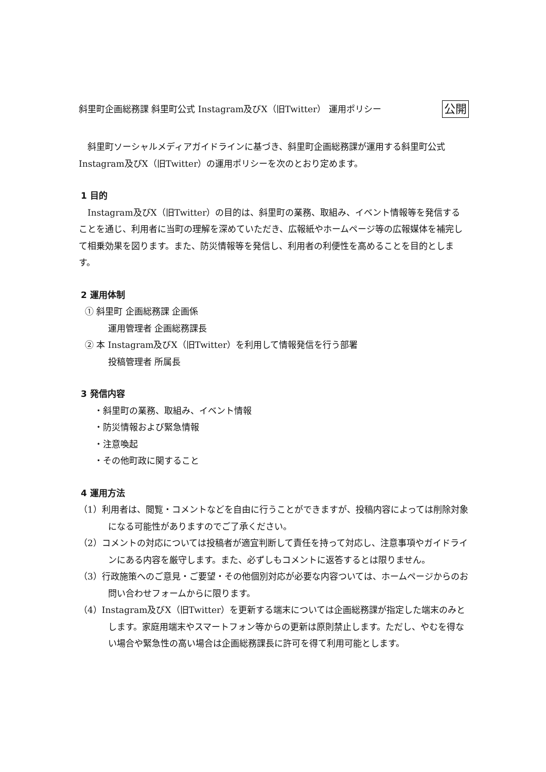斜里町企画総務課 斜里町公式 Instagram及びX（旧Twitter） 運用ポリシー 公開
　斜里町ソーシャルメディアガイドラインに基づき、斜里町企画総務課が運用する斜里町公式 Instagram及びX（旧Twitter）の運用ポリシーを次のとおり定めます。
1 目的
　Instagram及びX（旧Twitter）の目的は、斜里町の業務、取組み、イベント情報等を発信することを通じ、利用者に当町の理解を深めていただき、広報紙やホームページ等の広報媒体を補完して相乗効果を図ります。また、防災情報等を発信し、利用者の利便性を高めることを目的とします。
2 運用体制
① 斜里町 企画総務課 企画係
運用管理者 企画総務課長
② 本 Instagram及びX（旧Twitter）を利用して情報発信を行う部署
投稿管理者 所属長
3 発信内容
・斜里町の業務、取組み、イベント情報
・防災情報および緊急情報
・注意喚起
・その他町政に関すること
4 運用方法
（1）利用者は、閲覧・コメントなどを自由に行うことができますが、投稿内容によっては削除対象になる可能性がありますのでご了承ください。
（2）コメントの対応については投稿者が適宜判断して責任を持って対応し、注意事項やガイドラインにある内容を厳守します。また、必ずしもコメントに返答するとは限りません。
（3）行政施策へのご意見・ご要望・その他個別対応が必要な内容ついては、ホームページからのお問い合わせフォームからに限ります。
（4）Instagram及びX（旧Twitter）を更新する端末については企画総務課が指定した端末のみとします。家庭用端末やスマートフォン等からの更新は原則禁止します。ただし、やむを得ない場合や緊急性の高い場合は企画総務課長に許可を得て利用可能とします。